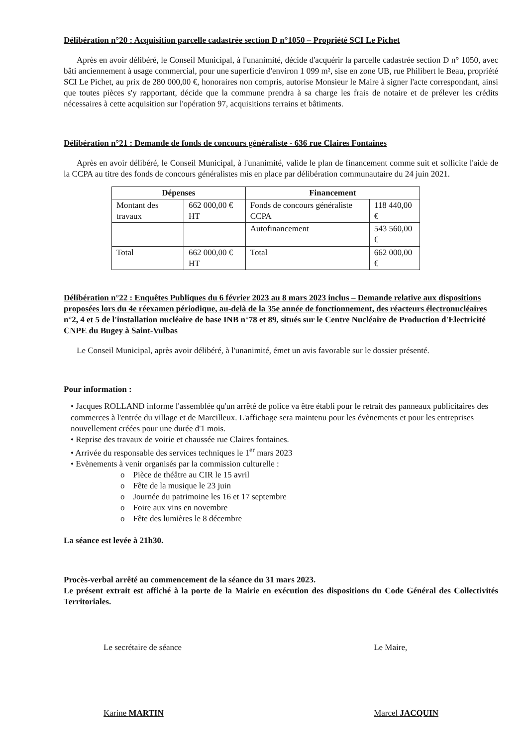Délibération n°20 : Acquisition parcelle cadastrée section D n°1050 – Propriété SCI Le Pichet
Après en avoir délibéré, le Conseil Municipal, à l'unanimité, décide d'acquérir la parcelle cadastrée section D n° 1050, avec bâti anciennement à usage commercial, pour une superficie d'environ 1 099 m², sise en zone UB, rue Philibert le Beau, propriété SCI Le Pichet, au prix de 280 000,00 €, honoraires non compris, autorise Monsieur le Maire à signer l'acte correspondant, ainsi que toutes pièces s'y rapportant, décide que la commune prendra à sa charge les frais de notaire et de prélever les crédits nécessaires à cette acquisition sur l'opération 97, acquisitions terrains et bâtiments.
Délibération n°21 : Demande de fonds de concours généraliste - 636 rue Claires Fontaines
Après en avoir délibéré, le Conseil Municipal, à l'unanimité, valide le plan de financement comme suit et sollicite l'aide de la CCPA au titre des fonds de concours généralistes mis en place par délibération communautaire du 24 juin 2021.
| Dépenses | | Financement | |
| --- | --- | --- | --- |
| Montant des travaux | 662 000,00 € HT | Fonds de concours généraliste CCPA | 118 440,00 € |
| | | Autofinancement | 543 560,00 € |
| Total | 662 000,00 € HT | Total | 662 000,00 € |
Délibération n°22 : Enquêtes Publiques du 6 février 2023 au 8 mars 2023 inclus – Demande relative aux dispositions proposées lors du 4e réexamen périodique, au-delà de la 35e année de fonctionnement, des réacteurs électronucléaires n°2, 4 et 5 de l'installation nucléaire de base INB n°78 et 89, situés sur le Centre Nucléaire de Production d'Electricité CNPE du Bugey à Saint-Vulbas
Le Conseil Municipal, après avoir délibéré, à l'unanimité, émet un avis favorable sur le dossier présenté.
Pour information :
• Jacques ROLLAND informe l'assemblée qu'un arrêté de police va être établi pour le retrait des panneaux publicitaires des commerces à l'entrée du village et de Marcilleux. L'affichage sera maintenu pour les évènements et pour les entreprises nouvellement créées pour une durée d'1 mois.
• Reprise des travaux de voirie et chaussée rue Claires fontaines.
• Arrivée du responsable des services techniques le 1<sup>er</sup> mars 2023
• Evènements à venir organisés par la commission culturelle :
o Pièce de théâtre au CIR le 15 avril
o Fête de la musique le 23 juin
o Journée du patrimoine les 16 et 17 septembre
o Foire aux vins en novembre
o Fête des lumières le 8 décembre
La séance est levée à 21h30.
Procès-verbal arrêté au commencement de la séance du 31 mars 2023.
Le présent extrait est affiché à la porte de la Mairie en exécution des dispositions du Code Général des Collectivités Territoriales.
Le secrétaire de séance
Karine MARTIN
Le Maire,
Marcel JACQUIN